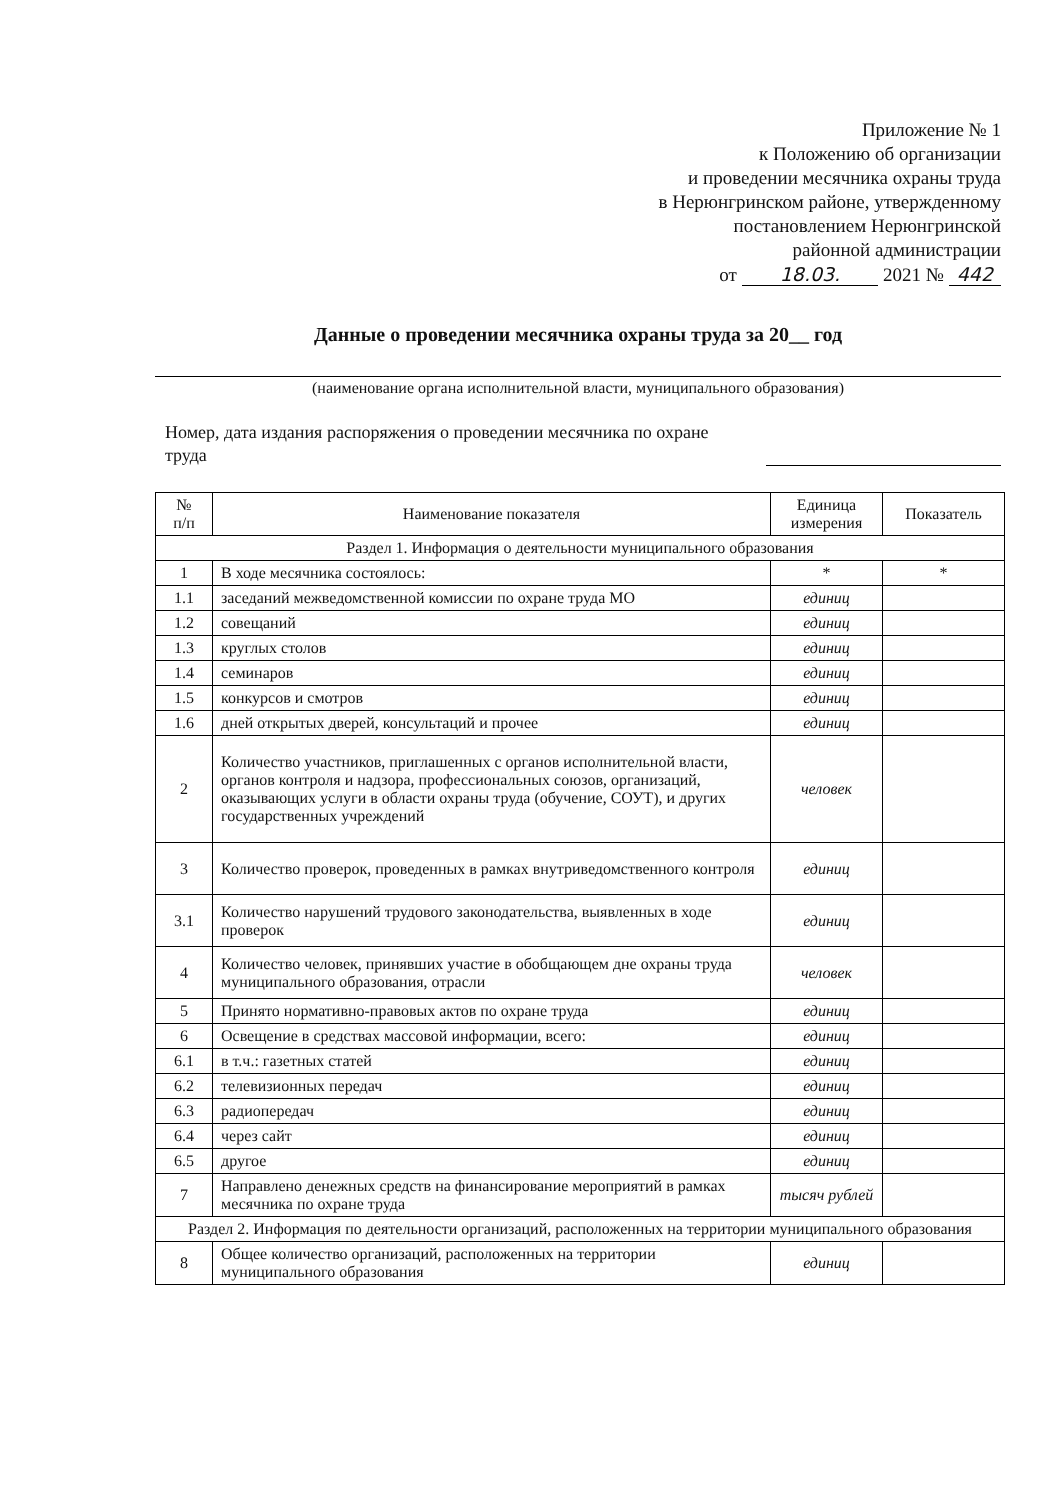Приложение № 1
к Положению об организации
и проведении месячника охраны труда
в Нерюнгринском районе, утвержденному
постановлением Нерюнгринской
районной администрации
от 18.03. 2021 № 442
Данные о проведении месячника охраны труда за 20__ год
(наименование органа исполнительной власти, муниципального образования)
Номер, дата издания распоряжения о проведении месячника по охране
труда
| № п/п | Наименование показателя | Единица измерения | Показатель |
| --- | --- | --- | --- |
| Раздел 1. Информация о деятельности муниципального образования | | | |
| 1 | В ходе месячника состоялось: | * | * |
| 1.1 | заседаний межведомственной комиссии по охране труда МО | единиц | |
| 1.2 | совещаний | единиц | |
| 1.3 | круглых столов | единиц | |
| 1.4 | семинаров | единиц | |
| 1.5 | конкурсов и смотров | единиц | |
| 1.6 | дней открытых дверей, консультаций и прочее | единиц | |
| 2 | Количество участников, приглашенных с органов исполнительной власти, органов контроля и надзора, профессиональных союзов, организаций, оказывающих услуги в области охраны труда (обучение, СОУТ), и других государственных учреждений | человек | |
| 3 | Количество проверок, проведенных в рамках внутриведомственного контроля | единиц | |
| 3.1 | Количество нарушений трудового законодательства, выявленных в ходе проверок | единиц | |
| 4 | Количество человек, принявших участие в обобщающем дне охраны труда муниципального образования, отрасли | человек | |
| 5 | Принято нормативно-правовых актов по охране труда | единиц | |
| 6 | Освещение в средствах массовой информации, всего: | единиц | |
| 6.1 | в т.ч.: газетных статей | единиц | |
| 6.2 | телевизионных передач | единиц | |
| 6.3 | радиопередач | единиц | |
| 6.4 | через сайт | единиц | |
| 6.5 | другое | единиц | |
| 7 | Направлено денежных средств на финансирование мероприятий в рамках месячника по охране труда | тысяч рублей | |
| Раздел 2. Информация по деятельности организаций, расположенных на территории муниципального образования | | | |
| 8 | Общее количество организаций, расположенных на территории муниципального образования | единиц | |